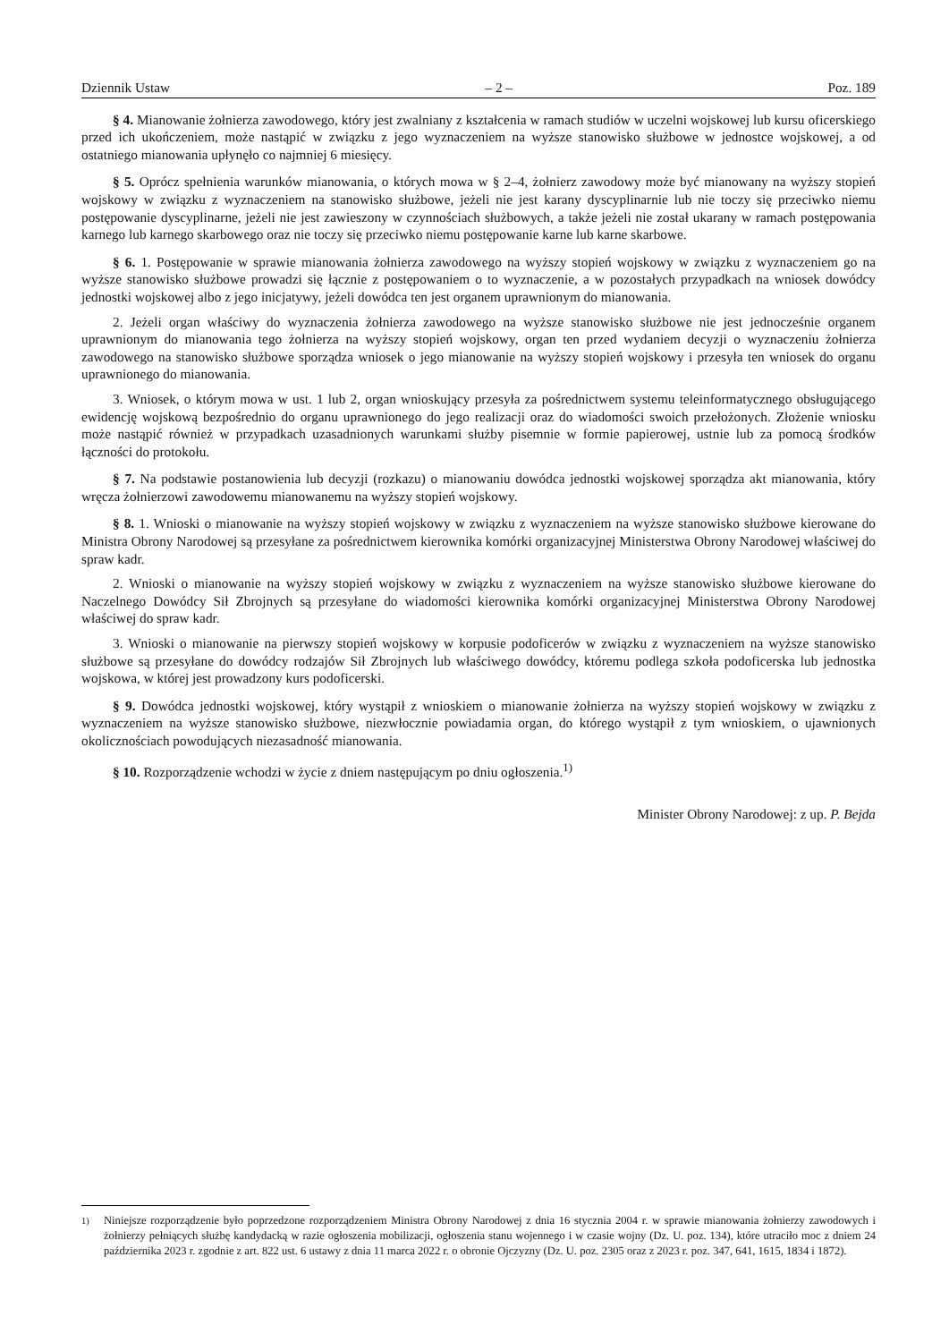Dziennik Ustaw – 2 – Poz. 189
§ 4. Mianowanie żołnierza zawodowego, który jest zwalniany z kształcenia w ramach studiów w uczelni wojskowej lub kursu oficerskiego przed ich ukończeniem, może nastąpić w związku z jego wyznaczeniem na wyższe stanowisko służbowe w jednostce wojskowej, a od ostatniego mianowania upłynęło co najmniej 6 miesięcy.
§ 5. Oprócz spełnienia warunków mianowania, o których mowa w § 2–4, żołnierz zawodowy może być mianowany na wyższy stopień wojskowy w związku z wyznaczeniem na stanowisko służbowe, jeżeli nie jest karany dyscyplinarnie lub nie toczy się przeciwko niemu postępowanie dyscyplinarne, jeżeli nie jest zawieszony w czynnościach służbowych, a także jeżeli nie został ukarany w ramach postępowania karnego lub karnego skarbowego oraz nie toczy się przeciwko niemu postępowanie karne lub karne skarbowe.
§ 6. 1. Postępowanie w sprawie mianowania żołnierza zawodowego na wyższy stopień wojskowy w związku z wyznaczeniem go na wyższe stanowisko służbowe prowadzi się łącznie z postępowaniem o to wyznaczenie, a w pozostałych przypadkach na wniosek dowódcy jednostki wojskowej albo z jego inicjatywy, jeżeli dowódca ten jest organem uprawnionym do mianowania.
2. Jeżeli organ właściwy do wyznaczenia żołnierza zawodowego na wyższe stanowisko służbowe nie jest jednocześnie organem uprawnionym do mianowania tego żołnierza na wyższy stopień wojskowy, organ ten przed wydaniem decyzji o wyznaczeniu żołnierza zawodowego na stanowisko służbowe sporządza wniosek o jego mianowanie na wyższy stopień wojskowy i przesyła ten wniosek do organu uprawnionego do mianowania.
3. Wniosek, o którym mowa w ust. 1 lub 2, organ wnioskujący przesyła za pośrednictwem systemu teleinformatycznego obsługującego ewidencję wojskową bezpośrednio do organu uprawnionego do jego realizacji oraz do wiadomości swoich przełożonych. Złożenie wniosku może nastąpić również w przypadkach uzasadnionych warunkami służby pisemnie w formie papierowej, ustnie lub za pomocą środków łączności do protokołu.
§ 7. Na podstawie postanowienia lub decyzji (rozkazu) o mianowaniu dowódca jednostki wojskowej sporządza akt mianowania, który wręcza żołnierzowi zawodowemu mianowanemu na wyższy stopień wojskowy.
§ 8. 1. Wnioski o mianowanie na wyższy stopień wojskowy w związku z wyznaczeniem na wyższe stanowisko służbowe kierowane do Ministra Obrony Narodowej są przesyłane za pośrednictwem kierownika komórki organizacyjnej Ministerstwa Obrony Narodowej właściwej do spraw kadr.
2. Wnioski o mianowanie na wyższy stopień wojskowy w związku z wyznaczeniem na wyższe stanowisko służbowe kierowane do Naczelnego Dowódcy Sił Zbrojnych są przesyłane do wiadomości kierownika komórki organizacyjnej Ministerstwa Obrony Narodowej właściwej do spraw kadr.
3. Wnioski o mianowanie na pierwszy stopień wojskowy w korpusie podoficerów w związku z wyznaczeniem na wyższe stanowisko służbowe są przesyłane do dowódcy rodzajów Sił Zbrojnych lub właściwego dowódcy, któremu podlega szkoła podoficerska lub jednostka wojskowa, w której jest prowadzony kurs podoficerski.
§ 9. Dowódca jednostki wojskowej, który wystąpił z wnioskiem o mianowanie żołnierza na wyższy stopień wojskowy w związku z wyznaczeniem na wyższe stanowisko służbowe, niezwłocznie powiadamia organ, do którego wystąpił z tym wnioskiem, o ujawnionych okolicznościach powodujących niezasadność mianowania.
§ 10. Rozporządzenie wchodzi w życie z dniem następującym po dniu ogłoszenia.<sup>1)</sup>
Minister Obrony Narodowej: z up. P. Bejda
<sup>1)</sup> Niniejsze rozporządzenie było poprzedzone rozporządzeniem Ministra Obrony Narodowej z dnia 16 stycznia 2004 r. w sprawie mianowania żołnierzy zawodowych i żołnierzy pełniących służbę kandydacką w razie ogłoszenia mobilizacji, ogłoszenia stanu wojennego i w czasie wojny (Dz. U. poz. 134), które utraciło moc z dniem 24 października 2023 r. zgodnie z art. 822 ust. 6 ustawy z dnia 11 marca 2022 r. o obronie Ojczyzny (Dz. U. poz. 2305 oraz z 2023 r. poz. 347, 641, 1615, 1834 i 1872).